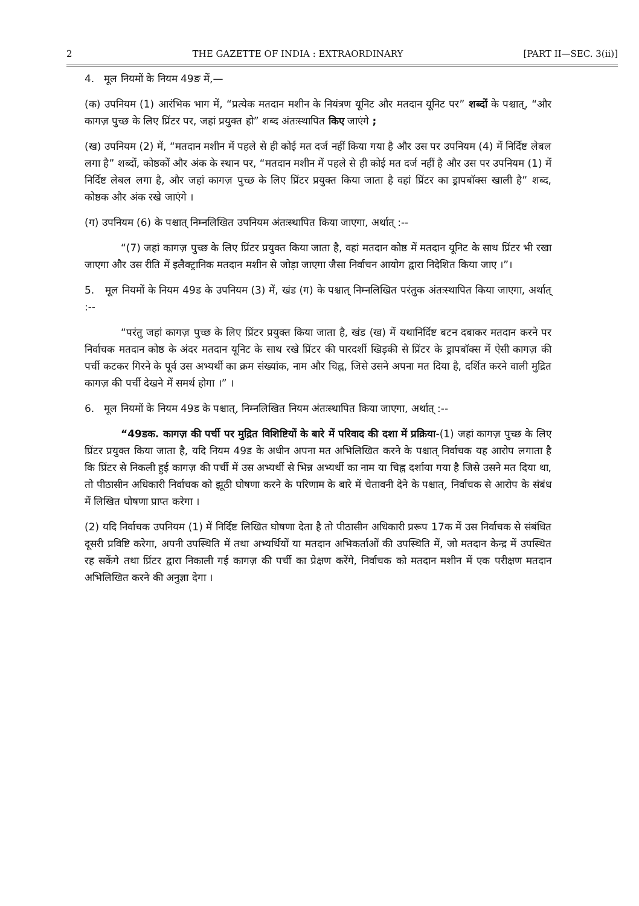2 THE GAZETTE OF INDIA : EXTRAORDINARY [PART II—SEC. 3(ii)]
4. मूल नियमों के नियम 49ङ में,—
(क) उपनियम (1) आरंभिक भाग में, “प्रत्येक मतदान मशीन के नियंत्रण यूनिट और मतदान यूनिट पर” शब्दों के पश्चात्, “और कागज़ पुच्छ के लिए प्रिंटर पर, जहां प्रयुक्त हो” शब्द अंतःस्थापित किए जाएंगे ;
(ख) उपनियम (2) में, “मतदान मशीन में पहले से ही कोई मत दर्ज नहीं किया गया है और उस पर उपनियम (4) में निर्दिष्ट लेबल लगा है” शब्दों, कोष्ठकों और अंक के स्थान पर, “मतदान मशीन में पहले से ही कोई मत दर्ज नहीं है और उस पर उपनियम (1) में निर्दिष्ट लेबल लगा है, और जहां कागज़ पुच्छ के लिए प्रिंटर प्रयुक्त किया जाता है वहां प्रिंटर का ड्रापबॉक्स खाली है” शब्द, कोष्ठक और अंक रखे जाएंगे ।
(ग) उपनियम (6) के पश्चात् निम्नलिखित उपनियम अंतःस्थापित किया जाएगा, अर्थात् :--
“(7) जहां कागज़ पुच्छ के लिए प्रिंटर प्रयुक्त किया जाता है, वहां मतदान कोष्ठ में मतदान यूनिट के साथ प्रिंटर भी रखा जाएगा और उस रीति में इलैक्ट्रानिक मतदान मशीन से जोड़ा जाएगा जैसा निर्वाचन आयोग द्वारा निदेशित किया जाए ।”।
5. मूल नियमों के नियम 49ड के उपनियम (3) में, खंड (ग) के पश्चात् निम्नलिखित परंतुक अंतःस्थापित किया जाएगा, अर्थात् :--
“परंतु जहां कागज़ पुच्छ के लिए प्रिंटर प्रयुक्त किया जाता है, खंड (ख) में यथानिर्दिष्ट बटन दबाकर मतदान करने पर निर्वाचक मतदान कोष्ठ के अंदर मतदान यूनिट के साथ रखे प्रिंटर की पारदर्शी खिड़की से प्रिंटर के ड्रापबॉक्स में ऐसी कागज़ की पर्ची कटकर गिरने के पूर्व उस अभ्यर्थी का क्रम संख्यांक, नाम और चिह्न, जिसे उसने अपना मत दिया है, दर्शित करने वाली मुद्रित कागज़ की पर्ची देखने में समर्थ होगा ।” ।
6. मूल नियमों के नियम 49ड के पश्चात्, निम्नलिखित नियम अंतःस्थापित किया जाएगा, अर्थात् :--
“49डक. कागज़ की पर्ची पर मुद्रित विशिष्टियों के बारे में परिवाद की दशा में प्रक्रिया-(1) जहां कागज़ पुच्छ के लिए प्रिंटर प्रयुक्त किया जाता है, यदि नियम 49ड के अधीन अपना मत अभिलिखित करने के पश्चात् निर्वाचक यह आरोप लगाता है कि प्रिंटर से निकली हुई कागज़ की पर्ची में उस अभ्यर्थी से भिन्न अभ्यर्थी का नाम या चिह्न दर्शाया गया है जिसे उसने मत दिया था, तो पीठासीन अधिकारी निर्वाचक को झूठी घोषणा करने के परिणाम के बारे में चेतावनी देने के पश्चात्, निर्वाचक से आरोप के संबंध में लिखित घोषणा प्राप्त करेगा ।
(2) यदि निर्वाचक उपनियम (1) में निर्दिष्ट लिखित घोषणा देता है तो पीठासीन अधिकारी प्ररूप 17क में उस निर्वाचक से संबंधित दूसरी प्रविष्टि करेगा, अपनी उपस्थिति में तथा अभ्यर्थियों या मतदान अभिकर्ताओं की उपस्थिति में, जो मतदान केन्द्र में उपस्थित रह सकेंगे तथा प्रिंटर द्वारा निकाली गई कागज़ की पर्ची का प्रेक्षण करेंगे, निर्वाचक को मतदान मशीन में एक परीक्षण मतदान अभिलिखित करने की अनुज्ञा देगा ।